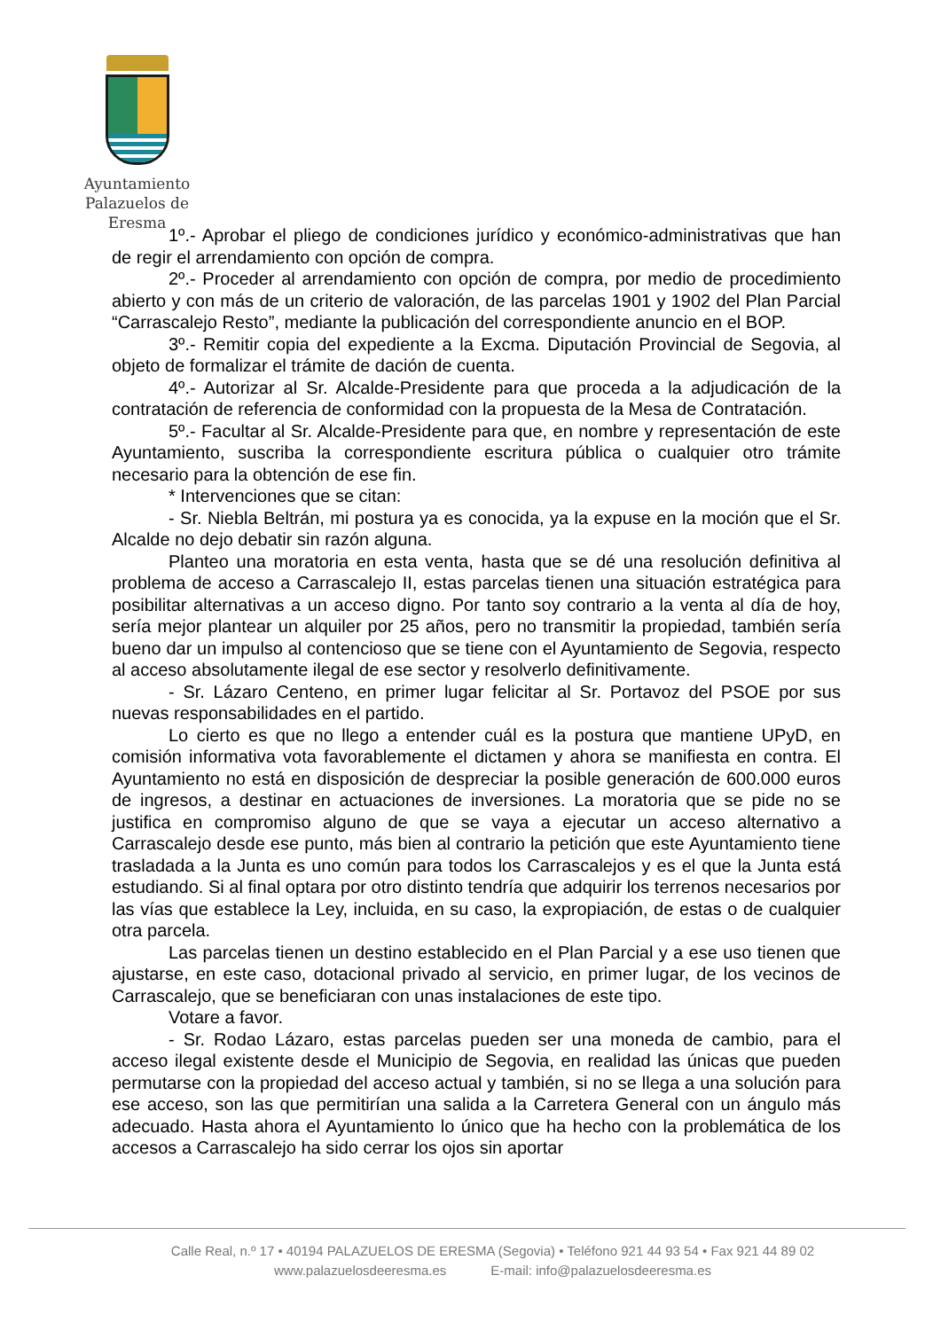Ayuntamiento
Palazuelos de Eresma
1º.- Aprobar el pliego de condiciones jurídico y económico-administrativas que han de regir el arrendamiento con opción de compra.
2º.- Proceder al arrendamiento con opción de compra, por medio de procedimiento abierto y con más de un criterio de valoración, de las parcelas 1901 y 1902 del Plan Parcial “Carrascalejo Resto”, mediante la publicación del correspondiente anuncio en el BOP.
3º.- Remitir copia del expediente a la Excma. Diputación Provincial de Segovia, al objeto de formalizar el trámite de dación de cuenta.
4º.- Autorizar al Sr. Alcalde-Presidente para que proceda a la adjudicación de la contratación de referencia de conformidad con la propuesta de la Mesa de Contratación.
5º.- Facultar al Sr. Alcalde-Presidente para que, en nombre y representación de este Ayuntamiento, suscriba la correspondiente escritura pública o cualquier otro trámite necesario para la obtención de ese fin.
* Intervenciones que se citan:
- Sr. Niebla Beltrán, mi postura ya es conocida, ya la expuse en la moción que el Sr. Alcalde no dejo debatir sin razón alguna.
Planteo una moratoria en esta venta, hasta que se dé una resolución definitiva al problema de acceso a Carrascalejo II, estas parcelas tienen una situación estratégica para posibilitar alternativas a un acceso digno. Por tanto soy contrario a la venta al día de hoy, sería mejor plantear un alquiler por 25 años, pero no transmitir la propiedad, también sería bueno dar un impulso al contencioso que se tiene con el Ayuntamiento de Segovia, respecto al acceso absolutamente ilegal de ese sector y resolverlo definitivamente.
- Sr. Lázaro Centeno, en primer lugar felicitar al Sr. Portavoz del PSOE por sus nuevas responsabilidades en el partido.
Lo cierto es que no llego a entender cuál es la postura que mantiene UPyD, en comisión informativa vota favorablemente el dictamen y ahora se manifiesta en contra. El Ayuntamiento no está en disposición de despreciar la posible generación de 600.000 euros de ingresos, a destinar en actuaciones de inversiones. La moratoria que se pide no se justifica en compromiso alguno de que se vaya a ejecutar un acceso alternativo a Carrascalejo desde ese punto, más bien al contrario la petición que este Ayuntamiento tiene trasladada a la Junta es uno común para todos los Carrascalejos y es el que la Junta está estudiando. Si al final optara por otro distinto tendría que adquirir los terrenos necesarios por las vías que establece la Ley, incluida, en su caso, la expropiación, de estas o de cualquier otra parcela.
Las parcelas tienen un destino establecido en el Plan Parcial y a ese uso tienen que ajustarse, en este caso, dotacional privado al servicio, en primer lugar, de los vecinos de Carrascalejo, que se beneficiaran con unas instalaciones de este tipo.
Votare a favor.
- Sr. Rodao Lázaro, estas parcelas pueden ser una moneda de cambio, para el acceso ilegal existente desde el Municipio de Segovia, en realidad las únicas que pueden permutarse con la propiedad del acceso actual y también, si no se llega a una solución para ese acceso, son las que permitirían una salida a la Carretera General con un ángulo más adecuado. Hasta ahora el Ayuntamiento lo único que ha hecho con la problemática de los accesos a Carrascalejo ha sido cerrar los ojos sin aportar
Calle Real, n.º 17 • 40194 PALAZUELOS DE ERESMA (Segovia) • Teléfono 921 44 93 54 • Fax 921 44 89 02
www.palazuelosdeeresma.es E-mail: info@palazuelosdeeresma.es